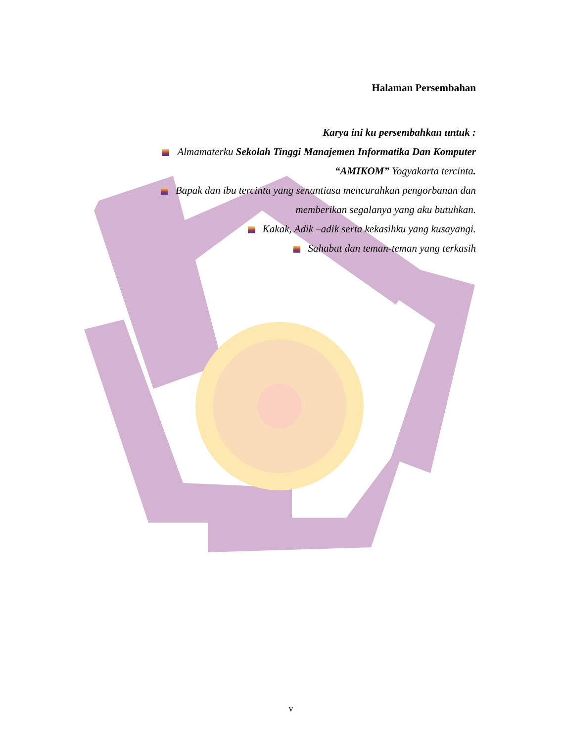Halaman Persembahan
Karya ini ku persembahkan untuk :
Almamaterku Sekolah Tinggi Manajemen Informatika Dan Komputer
“AMIKOM” Yogyakarta tercinta.
Bapak dan ibu tercinta yang senantiasa mencurahkan pengorbanan dan
memberikan segalanya yang aku butuhkan.
Kakak, Adik –adik serta kekasihku yang kusayangi.
Sahabat dan teman-teman yang terkasih
v